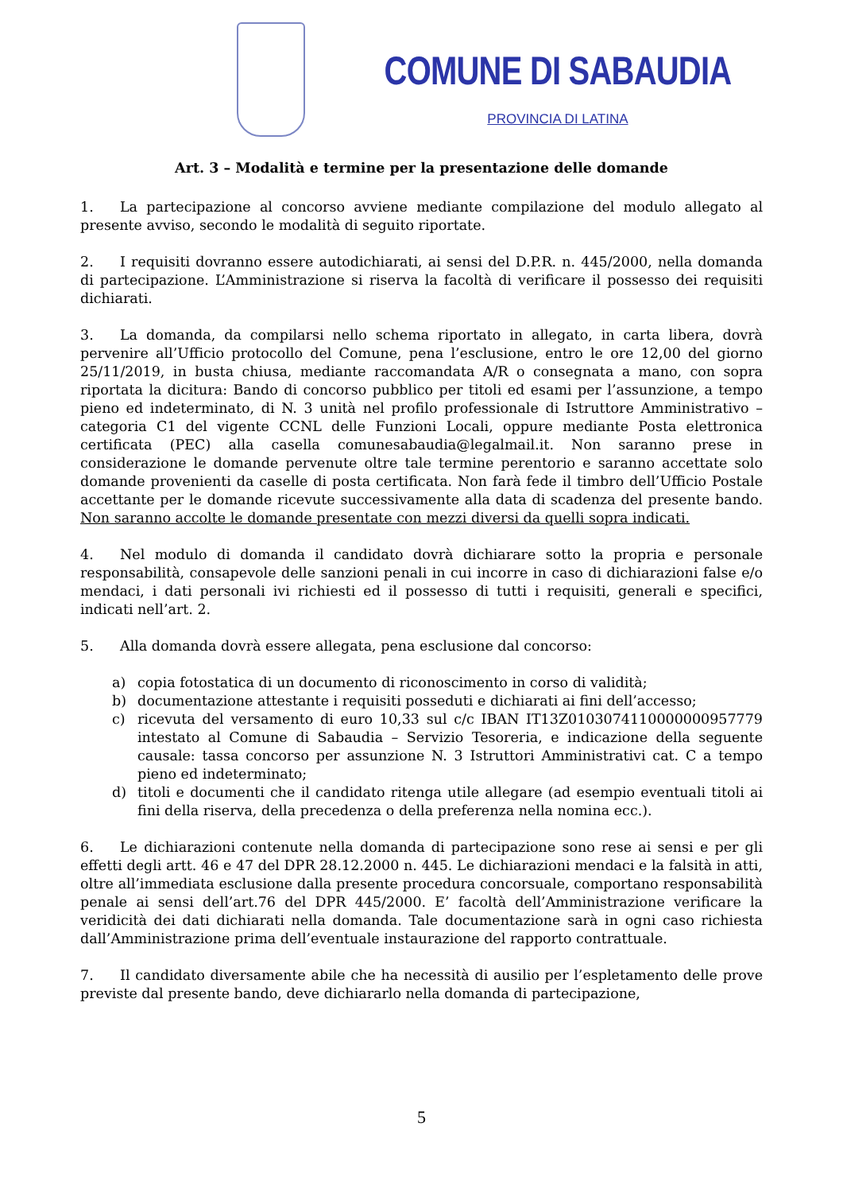COMUNE DI SABAUDIA
PROVINCIA DI LATINA
Art. 3 – Modalità e termine per la presentazione delle domande
1. La partecipazione al concorso avviene mediante compilazione del modulo allegato al presente avviso, secondo le modalità di seguito riportate.
2. I requisiti dovranno essere autodichiarati, ai sensi del D.P.R. n. 445/2000, nella domanda di partecipazione. L’Amministrazione si riserva la facoltà di verificare il possesso dei requisiti dichiarati.
3. La domanda, da compilarsi nello schema riportato in allegato, in carta libera, dovrà pervenire all’Ufficio protocollo del Comune, pena l’esclusione, entro le ore 12,00 del giorno 25/11/2019, in busta chiusa, mediante raccomandata A/R o consegnata a mano, con sopra riportata la dicitura: Bando di concorso pubblico per titoli ed esami per l’assunzione, a tempo pieno ed indeterminato, di N. 3 unità nel profilo professionale di Istruttore Amministrativo – categoria C1 del vigente CCNL delle Funzioni Locali, oppure mediante Posta elettronica certificata (PEC) alla casella comunesabaudia@legalmail.it. Non saranno prese in considerazione le domande pervenute oltre tale termine perentorio e saranno accettate solo domande provenienti da caselle di posta certificata. Non farà fede il timbro dell’Ufficio Postale accettante per le domande ricevute successivamente alla data di scadenza del presente bando. Non saranno accolte le domande presentate con mezzi diversi da quelli sopra indicati.
4. Nel modulo di domanda il candidato dovrà dichiarare sotto la propria e personale responsabilità, consapevole delle sanzioni penali in cui incorre in caso di dichiarazioni false e/o mendaci, i dati personali ivi richiesti ed il possesso di tutti i requisiti, generali e specifici, indicati nell’art. 2.
5. Alla domanda dovrà essere allegata, pena esclusione dal concorso:
a) copia fotostatica di un documento di riconoscimento in corso di validità;
b) documentazione attestante i requisiti posseduti e dichiarati ai fini dell’accesso;
c) ricevuta del versamento di euro 10,33 sul c/c IBAN IT13Z0103074110000000957779 intestato al Comune di Sabaudia – Servizio Tesoreria, e indicazione della seguente causale: tassa concorso per assunzione N. 3 Istruttori Amministrativi cat. C a tempo pieno ed indeterminato;
d) titoli e documenti che il candidato ritenga utile allegare (ad esempio eventuali titoli ai fini della riserva, della precedenza o della preferenza nella nomina ecc.).
6. Le dichiarazioni contenute nella domanda di partecipazione sono rese ai sensi e per gli effetti degli artt. 46 e 47 del DPR 28.12.2000 n. 445. Le dichiarazioni mendaci e la falsità in atti, oltre all’immediata esclusione dalla presente procedura concorsuale, comportano responsabilità penale ai sensi dell’art.76 del DPR 445/2000. E’ facoltà dell’Amministrazione verificare la veridicità dei dati dichiarati nella domanda. Tale documentazione sarà in ogni caso richiesta dall’Amministrazione prima dell’eventuale instaurazione del rapporto contrattuale.
7. Il candidato diversamente abile che ha necessità di ausilio per l’espletamento delle prove previste dal presente bando, deve dichiararlo nella domanda di partecipazione,
5